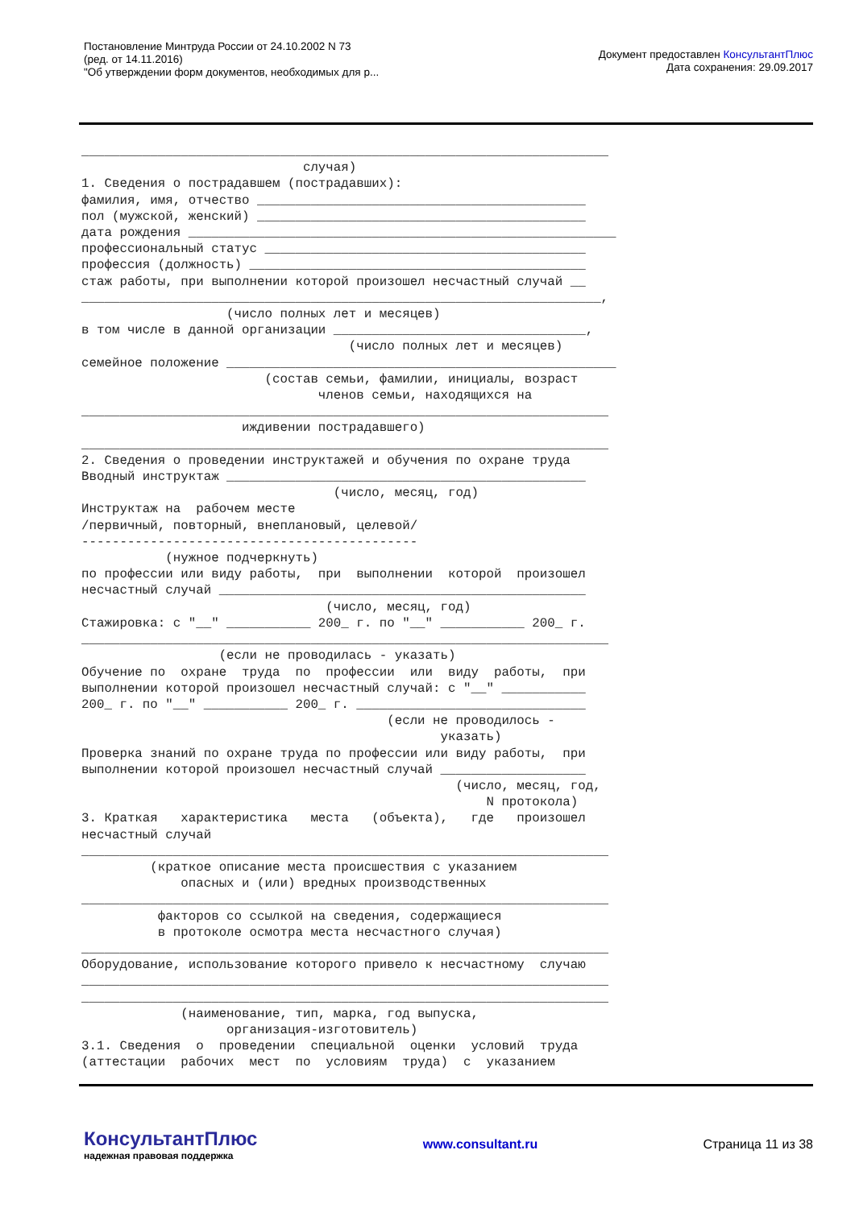Постановление Минтруда России от 24.10.2002 N 73
(ред. от 14.11.2016)
"Об утверждении форм документов, необходимых для р...
Документ предоставлен КонсультантПлюс
Дата сохранения: 29.09.2017
_____________________________________________________________________
                             случая)
1. Сведения о пострадавшем (пострадавших):
фамилия, имя, отчество ___________________________________________
пол (мужской, женский) ___________________________________________
дата рождения ________________________________________________________
профессиональный статус __________________________________________
профессия (должность) ____________________________________________
стаж работы, при выполнении которой произошел несчастный случай __
____________________________________________________________________,
                   (число полных лет и месяцев)
в том числе в данной организации _________________________________,
                                   (число полных лет и месяцев)
семейное положение ___________________________________________________
                        (состав семьи, фамилии, инициалы, возраст
                               членов семьи, находящихся на
_____________________________________________________________________
                     иждивении пострадавшего)
_____________________________________________________________________
2. Сведения о проведении инструктажей и обучения по охране труда
Вводный инструктаж _______________________________________________
                                 (число, месяц, год)
Инструктаж на  рабочем месте
/первичный, повторный, внеплановый, целевой/
--------------------------------------------
           (нужное подчеркнуть)
по профессии или виду работы,  при  выполнении  которой  произошел
несчастный случай ________________________________________________
                                (число, месяц, год)
Стажировка: с "__" ___________ 200_ г. по "__" ___________ 200_ г.
_____________________________________________________________________
                  (если не проводилась - указать)
Обучение по  охране  труда  по  профессии  или  виду  работы,  при
выполнении которой произошел несчастный случай: с "__" ___________
200_ г. по "__" ___________ 200_ г. ______________________________
                                        (если не проводилось -
                                               указать)
Проверка знаний по охране труда по профессии или виду работы,  при
выполнении которой произошел несчастный случай ___________________
                                                 (число, месяц, год,
                                                     N протокола)
3. Краткая   характеристика   места   (объекта),   где   произошел
несчастный случай
_____________________________________________________________________
         (краткое описание места происшествия с указанием
             опасных и (или) вредных производственных
_____________________________________________________________________
          факторов со ссылкой на сведения, содержащиеся
          в протоколе осмотра места несчастного случая)
_____________________________________________________________________
Оборудование, использование которого привело к несчастному  случаю
_____________________________________________________________________
_____________________________________________________________________
             (наименование, тип, марка, год выпуска,
                   организация-изготовитель)
3.1. Сведения  о  проведении  специальной  оценки  условий  труда
(аттестации  рабочих  мест  по  условиям  труда)  с  указанием
КонсультантПлюс
надежная правовая поддержка
www.consultant.ru Страница 11 из 38